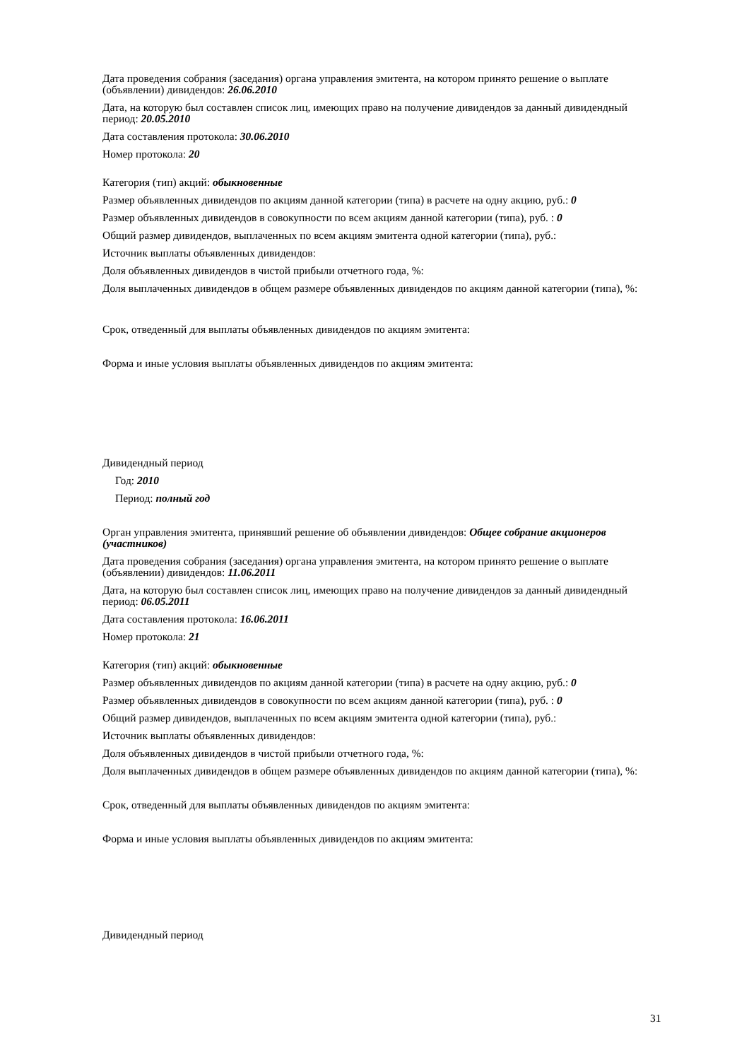Дата проведения собрания (заседания) органа управления эмитента, на котором принято решение о выплате (объявлении) дивидендов: 26.06.2010
Дата, на которую был составлен список лиц, имеющих право на получение дивидендов за данный дивидендный период: 20.05.2010
Дата составления протокола: 30.06.2010
Номер протокола: 20
Категория (тип) акций: обыкновенные
Размер объявленных дивидендов по акциям данной категории (типа) в расчете на одну акцию, руб.: 0
Размер объявленных дивидендов в совокупности по всем акциям данной категории (типа), руб. : 0
Общий размер дивидендов, выплаченных по всем акциям эмитента одной категории (типа), руб.:
Источник выплаты объявленных дивидендов:
Доля объявленных дивидендов в чистой прибыли отчетного года, %:
Доля выплаченных дивидендов в общем размере объявленных дивидендов по акциям данной категории (типа), %:
Срок, отведенный для выплаты объявленных дивидендов по акциям эмитента:
Форма и иные условия выплаты объявленных дивидендов по акциям эмитента:
Дивидендный период
Год: 2010
Период: полный год
Орган управления эмитента, принявший решение об объявлении дивидендов: Общее собрание акционеров (участников)
Дата проведения собрания (заседания) органа управления эмитента, на котором принято решение о выплате (объявлении) дивидендов: 11.06.2011
Дата, на которую был составлен список лиц, имеющих право на получение дивидендов за данный дивидендный период: 06.05.2011
Дата составления протокола: 16.06.2011
Номер протокола: 21
Категория (тип) акций: обыкновенные
Размер объявленных дивидендов по акциям данной категории (типа) в расчете на одну акцию, руб.: 0
Размер объявленных дивидендов в совокупности по всем акциям данной категории (типа), руб. : 0
Общий размер дивидендов, выплаченных по всем акциям эмитента одной категории (типа), руб.:
Источник выплаты объявленных дивидендов:
Доля объявленных дивидендов в чистой прибыли отчетного года, %:
Доля выплаченных дивидендов в общем размере объявленных дивидендов по акциям данной категории (типа), %:
Срок, отведенный для выплаты объявленных дивидендов по акциям эмитента:
Форма и иные условия выплаты объявленных дивидендов по акциям эмитента:
Дивидендный период
31